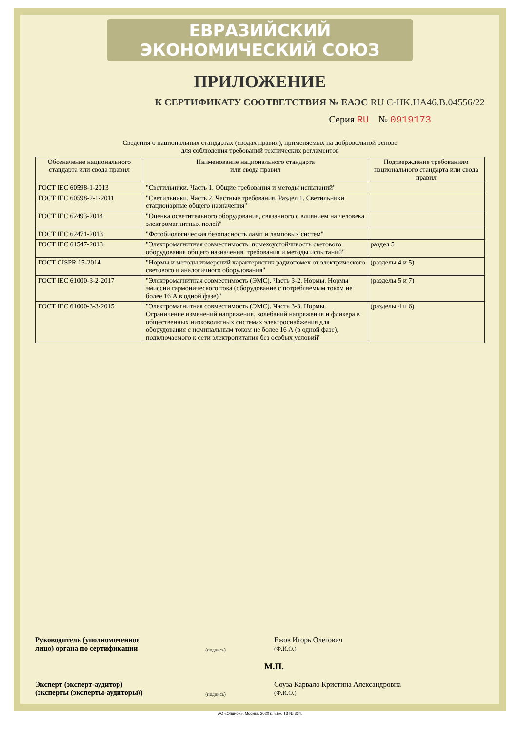ЕВРАЗИЙСКИЙ ЭКОНОМИЧЕСКИЙ СОЮЗ
ПРИЛОЖЕНИЕ
К СЕРТИФИКАТУ СООТВЕТСТВИЯ № ЕАЭС RU C-HK.HA46.B.04556/22
Серия RU № 0919173
Сведения о национальных стандартах (сводах правил), применяемых на добровольной основе
для соблюдения требований технических регламентов
| Обозначение национального стандарта или свода правил | Наименование национального стандарта или свода правил | Подтверждение требованиям национального стандарта или свода правил |
| --- | --- | --- |
| ГОСТ IEC 60598-1-2013 | "Светильники. Часть 1. Общие требования и методы испытаний" | |
| ГОСТ IEC 60598-2-1-2011 | "Светильники. Часть 2. Частные требования. Раздел 1. Светильники стационарные общего назначения" | |
| ГОСТ IEC 62493-2014 | "Оценка осветительного оборудования, связанного с влиянием на человека электромагнитных полей" | |
| ГОСТ IEC 62471-2013 | "Фотобиологическая безопасность ламп и ламповых систем" | |
| ГОСТ IEC 61547-2013 | "Электромагнитная совместимость. помехоустойчивость светового оборудования общего назначения. требования и методы испытаний" | раздел 5 |
| ГОСТ CISPR 15-2014 | "Нормы и методы измерений характеристик радиопомех от электрического светового и аналогичного оборудования" | (разделы 4 и 5) |
| ГОСТ IEC 61000-3-2-2017 | "Электромагнитная совместимость (ЭМС). Часть 3-2. Нормы. Нормы эмиссии гармонического тока (оборудование с потребляемым током не более 16 А в одной фазе)" | (разделы 5 и 7) |
| ГОСТ IEC 61000-3-3-2015 | "Электромагнитная совместимость (ЭМС). Часть 3-3. Нормы. Ограничение изменений напряжения, колебаний напряжения и фликера в общественных низковольтных системах электроснабжения для оборудования с номинальным током не более 16 А (в одной фазе), подключаемого к сети электропитания без особых условий" | (разделы 4 и 6) |
Руководитель (уполномоченное лицо) органа по сертификации
(подпись)
Ежов Игорь Олегович
(Ф.И.О.)
М.П.
Эксперт (эксперт-аудитор) (эксперты (эксперты-аудиторы))
(подпись)
Соуза Карвало Кристина Александровна
(Ф.И.О.)
АО «Опцион», Москва, 2020 г., «Б». ТЗ № 334.